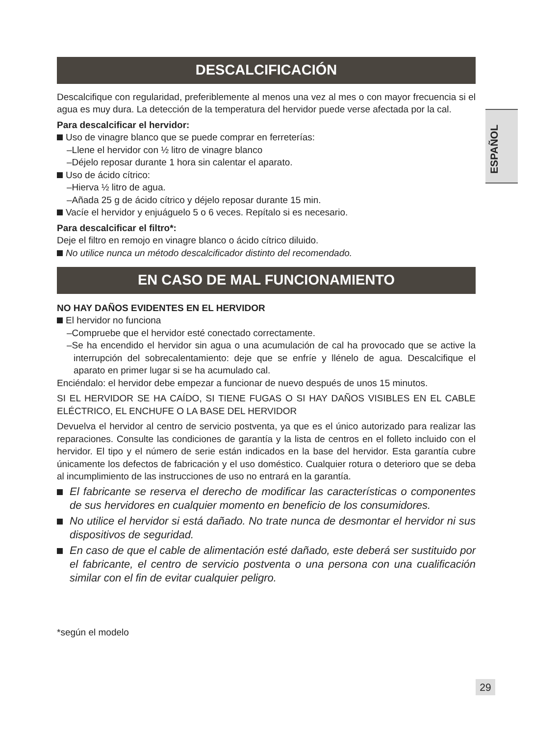ESPAÑOL
DESCALCIFICACIÓN
Descalcifique con regularidad, preferiblemente al menos una vez al mes o con mayor frecuencia si el agua es muy dura. La detección de la temperatura del hervidor puede verse afectada por la cal.
Para descalcificar el hervidor:
Uso de vinagre blanco que se puede comprar en ferreterías:
–Llene el hervidor con ½ litro de vinagre blanco
–Déjelo reposar durante 1 hora sin calentar el aparato.
Uso de ácido cítrico:
–Hierva ½ litro de agua.
–Añada 25 g de ácido cítrico y déjelo reposar durante 15 min.
Vacíe el hervidor y enjuáguelo 5 o 6 veces. Repítalo si es necesario.
Para descalcificar el filtro*:
Deje el filtro en remojo en vinagre blanco o ácido cítrico diluido.
No utilice nunca un método descalcificador distinto del recomendado.
EN CASO DE MAL FUNCIONAMIENTO
NO HAY DAÑOS EVIDENTES EN EL HERVIDOR
El hervidor no funciona
–Compruebe que el hervidor esté conectado correctamente.
–Se ha encendido el hervidor sin agua o una acumulación de cal ha provocado que se active la interrupción del sobrecalentamiento: deje que se enfríe y llénelo de agua. Descalcifique el aparato en primer lugar si se ha acumulado cal.
Enciéndalo: el hervidor debe empezar a funcionar de nuevo después de unos 15 minutos.
SI EL HERVIDOR SE HA CAÍDO, SI TIENE FUGAS O SI HAY DAÑOS VISIBLES EN EL CABLE ELÉCTRICO, EL ENCHUFE O LA BASE DEL HERVIDOR
Devuelva el hervidor al centro de servicio postventa, ya que es el único autorizado para realizar las reparaciones. Consulte las condiciones de garantía y la lista de centros en el folleto incluido con el hervidor. El tipo y el número de serie están indicados en la base del hervidor. Esta garantía cubre únicamente los defectos de fabricación y el uso doméstico. Cualquier rotura o deterioro que se deba al incumplimiento de las instrucciones de uso no entrará en la garantía.
El fabricante se reserva el derecho de modificar las características o componentes de sus hervidores en cualquier momento en beneficio de los consumidores.
No utilice el hervidor si está dañado. No trate nunca de desmontar el hervidor ni sus dispositivos de seguridad.
En caso de que el cable de alimentación esté dañado, este deberá ser sustituido por el fabricante, el centro de servicio postventa o una persona con una cualificación similar con el fin de evitar cualquier peligro.
*según el modelo
29